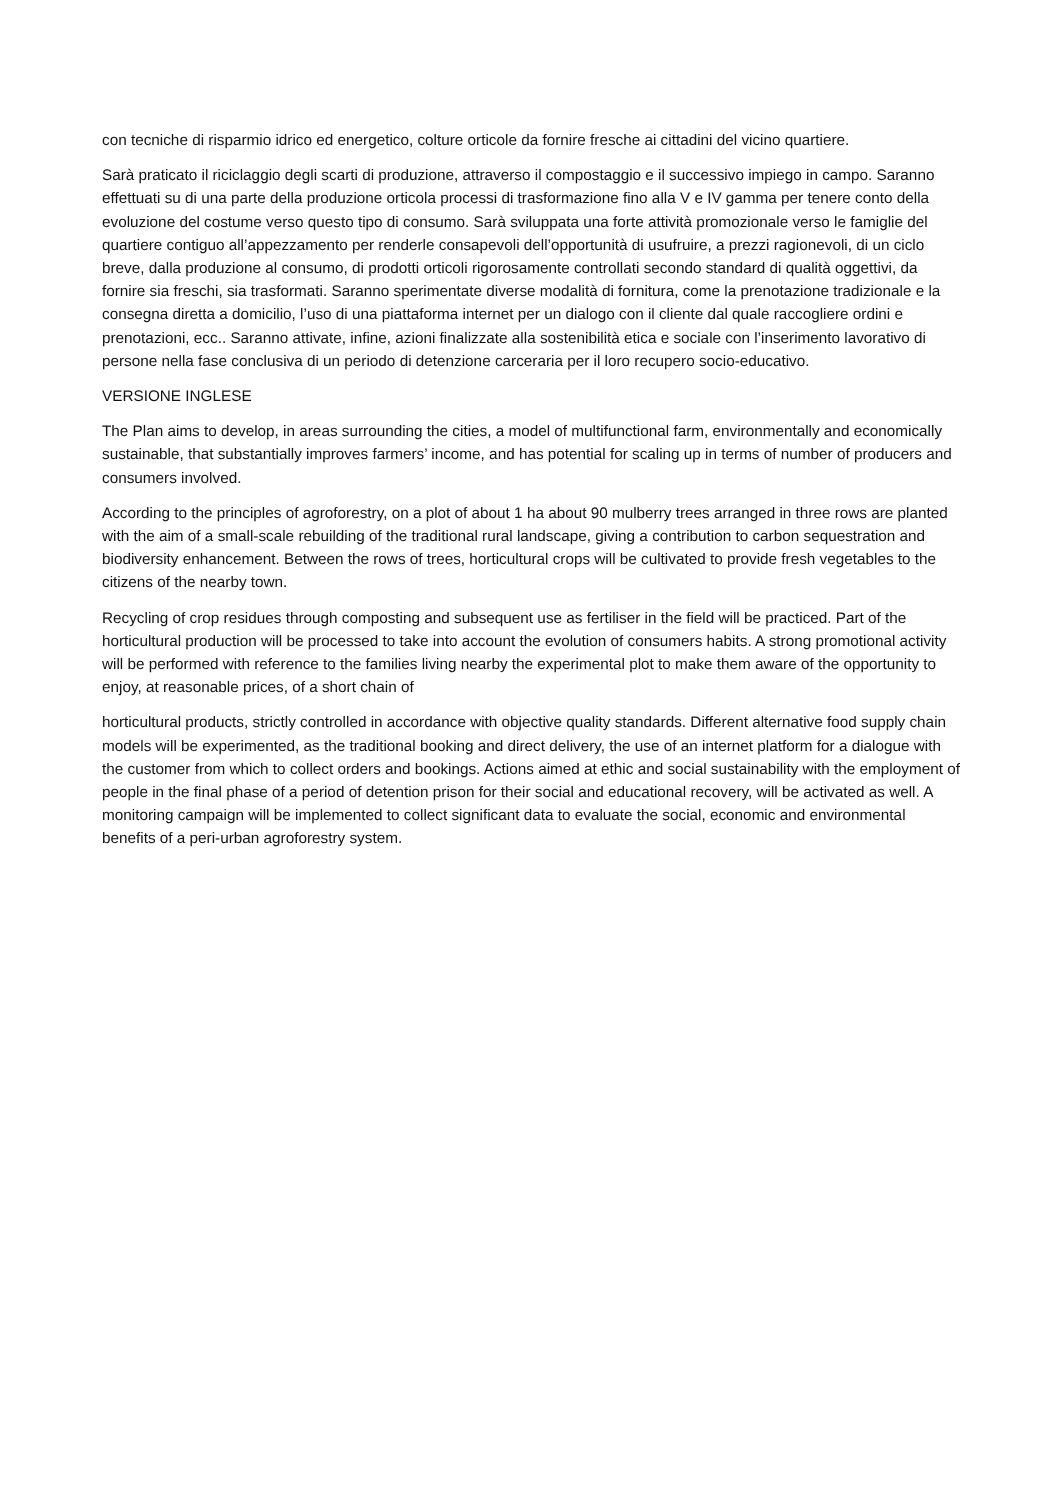con tecniche di risparmio idrico ed energetico, colture orticole da fornire fresche ai cittadini del vicino quartiere.
Sarà praticato il riciclaggio degli scarti di produzione, attraverso il compostaggio e il successivo impiego in campo. Saranno effettuati su di una parte della produzione orticola processi di trasformazione fino alla V e IV gamma per tenere conto della evoluzione del costume verso questo tipo di consumo. Sarà sviluppata una forte attività promozionale verso le famiglie del quartiere contiguo all’appezzamento per renderle consapevoli dell’opportunità di usufruire, a prezzi ragionevoli, di un ciclo breve, dalla produzione al consumo, di prodotti orticoli rigorosamente controllati secondo standard di qualità oggettivi, da fornire sia freschi, sia trasformati. Saranno sperimentate diverse modalità di fornitura, come la prenotazione tradizionale e la consegna diretta a domicilio, l’uso di una piattaforma internet per un dialogo con il cliente dal quale raccogliere ordini e prenotazioni, ecc.. Saranno attivate, infine, azioni finalizzate alla sostenibilità etica e sociale con l’inserimento lavorativo di persone nella fase conclusiva di un periodo di detenzione carceraria per il loro recupero socio-educativo.
VERSIONE INGLESE
The Plan aims to develop, in areas surrounding the cities, a model of multifunctional farm, environmentally and economically sustainable, that substantially improves farmers’ income, and has potential for scaling up in terms of number of producers and consumers involved.
According to the principles of agroforestry, on a plot of about 1 ha about 90 mulberry trees arranged in three rows are planted with the aim of a small-scale rebuilding of the traditional rural landscape, giving a contribution to carbon sequestration and biodiversity enhancement. Between the rows of trees, horticultural crops will be cultivated to provide fresh vegetables to the citizens of the nearby town.
Recycling of crop residues through composting and subsequent use as fertiliser in the field will be practiced. Part of the horticultural production will be processed to take into account the evolution of consumers habits. A strong promotional activity will be performed with reference to the families living nearby the experimental plot to make them aware of the opportunity to enjoy, at reasonable prices, of a short chain of
horticultural products, strictly controlled in accordance with objective quality standards. Different alternative food supply chain models will be experimented, as the traditional booking and direct delivery, the use of an internet platform for a dialogue with the customer from which to collect orders and bookings. Actions aimed at ethic and social sustainability with the employment of people in the final phase of a period of detention prison for their social and educational recovery, will be activated as well. A monitoring campaign will be implemented to collect significant data to evaluate the social, economic and environmental benefits of a peri-urban agroforestry system.